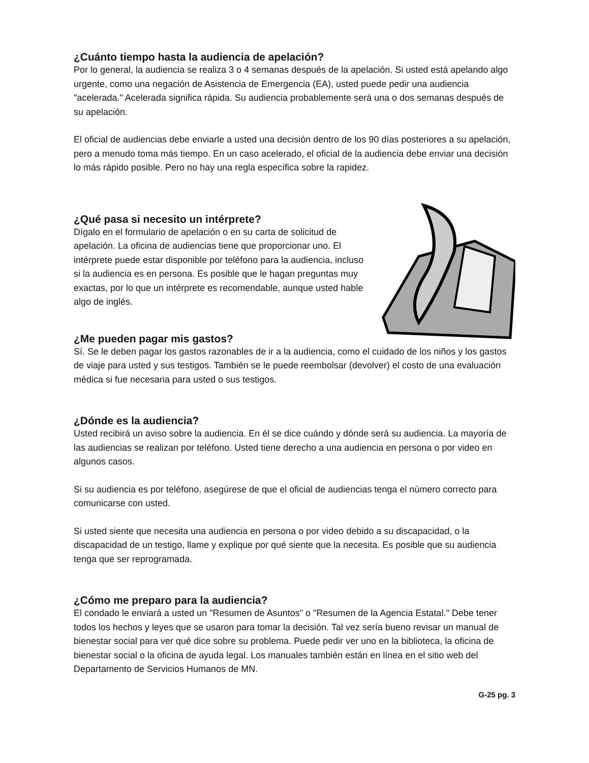¿Cuánto tiempo hasta la audiencia de apelación?
Por lo general, la audiencia se realiza 3 o 4 semanas después de la apelación. Si usted está apelando algo urgente, como una negación de Asistencia de Emergencia (EA), usted puede pedir una audiencia "acelerada." Acelerada significa rápida. Su audiencia probablemente será una o dos semanas después de su apelación.
El oficial de audiencias debe enviarle a usted una decisión dentro de los 90 días posteriores a su apelación, pero a menudo toma más tiempo. En un caso acelerado, el oficial de la audiencia debe enviar una decisión lo más rápido posible. Pero no hay una regla específica sobre la rapidez.
¿Qué pasa si necesito un intérprete?
Dígalo en el formulario de apelación o en su carta de solicitud de apelación. La oficina de audiencias tiene que proporcionar uno. El intérprete puede estar disponible por teléfono para la audiencia, incluso si la audiencia es en persona. Es posible que le hagan preguntas muy exactas, por lo que un intérprete es recomendable, aunque usted hable algo de inglés.
¿Me pueden pagar mis gastos?
Sí. Se le deben pagar los gastos razonables de ir a la audiencia, como el cuidado de los niños y los gastos de viaje para usted y sus testigos. También se le puede reembolsar (devolver) el costo de una evaluación médica si fue necesaria para usted o sus testigos.
¿Dónde es la audiencia?
Usted recibirá un aviso sobre la audiencia. En él se dice cuándo y dónde será su audiencia. La mayoría de las audiencias se realizan por teléfono. Usted tiene derecho a una audiencia en persona o por video en algunos casos.
Si su audiencia es por teléfono, asegúrese de que el oficial de audiencias tenga el número correcto para comunicarse con usted.
Si usted siente que necesita una audiencia en persona o por video debido a su discapacidad, o la discapacidad de un testigo, llame y explique por qué siente que la necesita. Es posible que su audiencia tenga que ser reprogramada.
¿Cómo me preparo para la audiencia?
El condado le enviará a usted un "Resumen de Asuntos" o "Resumen de la Agencia Estatal." Debe tener todos los hechos y leyes que se usaron para tomar la decisión. Tal vez sería bueno revisar un manual de bienestar social para ver qué dice sobre su problema. Puede pedir ver uno en la biblioteca, la oficina de bienestar social o la oficina de ayuda legal. Los manuales también están en línea en el sitio web del Departamento de Servicios Humanos de MN.
G-25 pg. 3